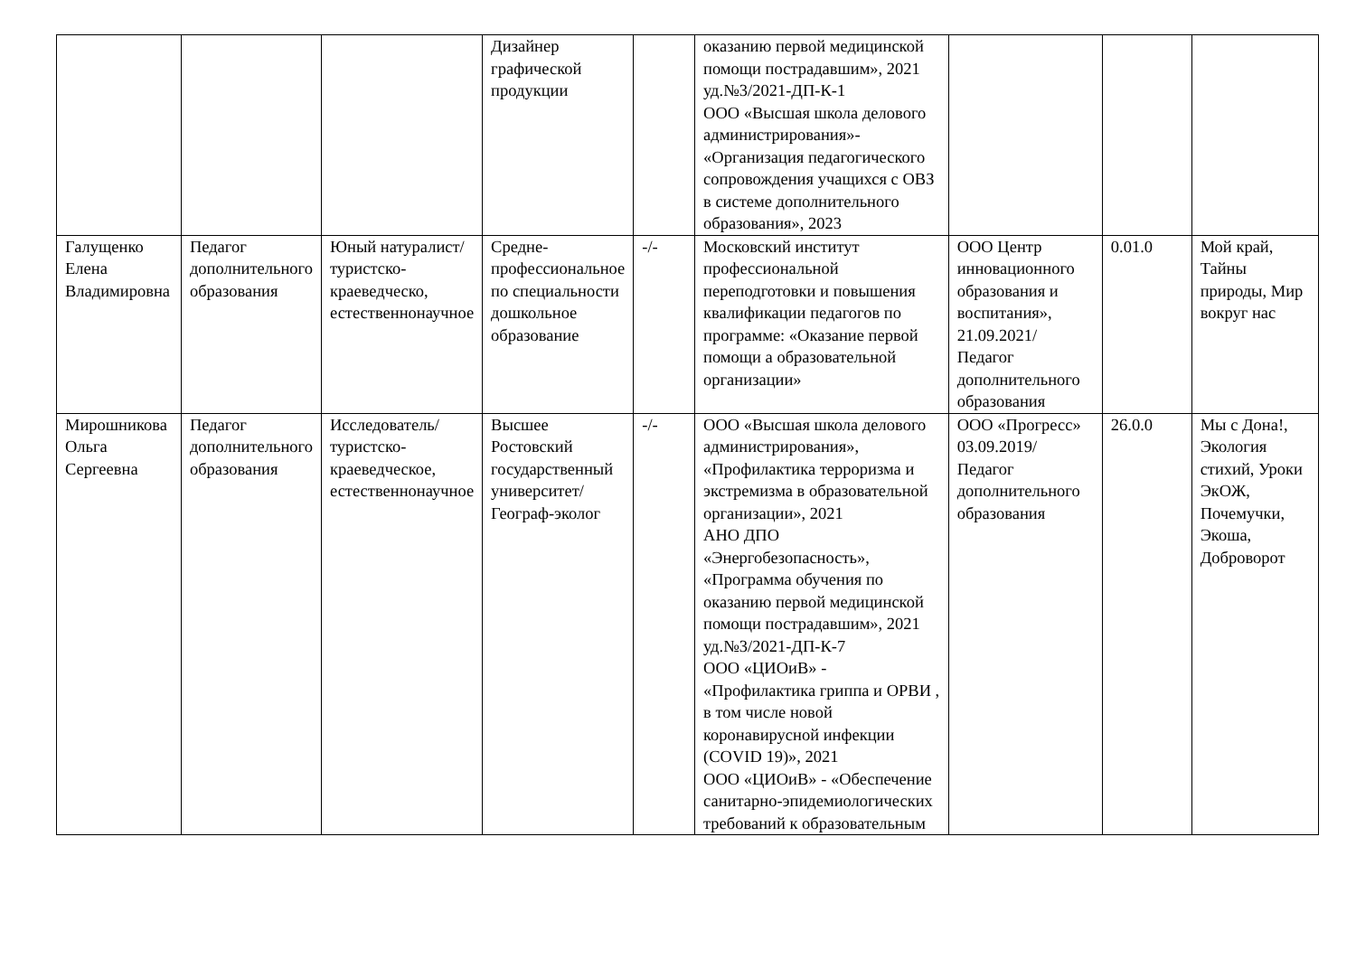| | | | Дизайнер графической продукции | | оказанию первой медицинской помощи пострадавшим», 2021 уд.№3/2021-ДП-К-1 ООО «Высшая школа делового администрирования»- «Организация педагогического сопровождения учащихся с ОВЗ в системе дополнительного образования», 2023 | | | |
| Галущенко Елена Владимировна | Педагог дополнительного образования | Юный натуралист/туристско-краеведческо, естественнонаучное | Средне-профессиональное по специальности дошкольное образование | -/- | Московский институт профессиональной переподготовки и повышения квалификации педагогов по программе: «Оказание первой помощи а образовательной организации» | ООО Центр инновационного образования и воспитания», 21.09.2021/ Педагог дополнительного образования | 0.01.0 | Мой край, Тайны природы, Мир вокруг нас |
| Мирошникова Ольга Сергеевна | Педагог дополнительного образования | Исследователь/ туристско-краеведческое, естественнонаучное | Высшее Ростовский государственный университет/ Географ-эколог | -/- | ООО «Высшая школа делового администрирования», «Профилактика терроризма и экстремизма в образовательной организации», 2021 АНО ДПО «Энергобезопасность», «Программа обучения по оказанию первой медицинской помощи пострадавшим», 2021 уд.№3/2021-ДП-К-7 ООО «ЦИОиВ» - «Профилактика гриппа и ОРВИ , в том числе новой коронавирусной инфекции (COVID 19)», 2021 ООО «ЦИОиВ» - «Обеспечение санитарно-эпидемиологических требований к образовательным | ООО «Прогресс» 03.09.2019/ Педагог дополнительного образования | 26.0.0 | Мы с Дона!, Экология стихий, Уроки ЭкОЖ, Почемучки, Экоша, Доброворот |